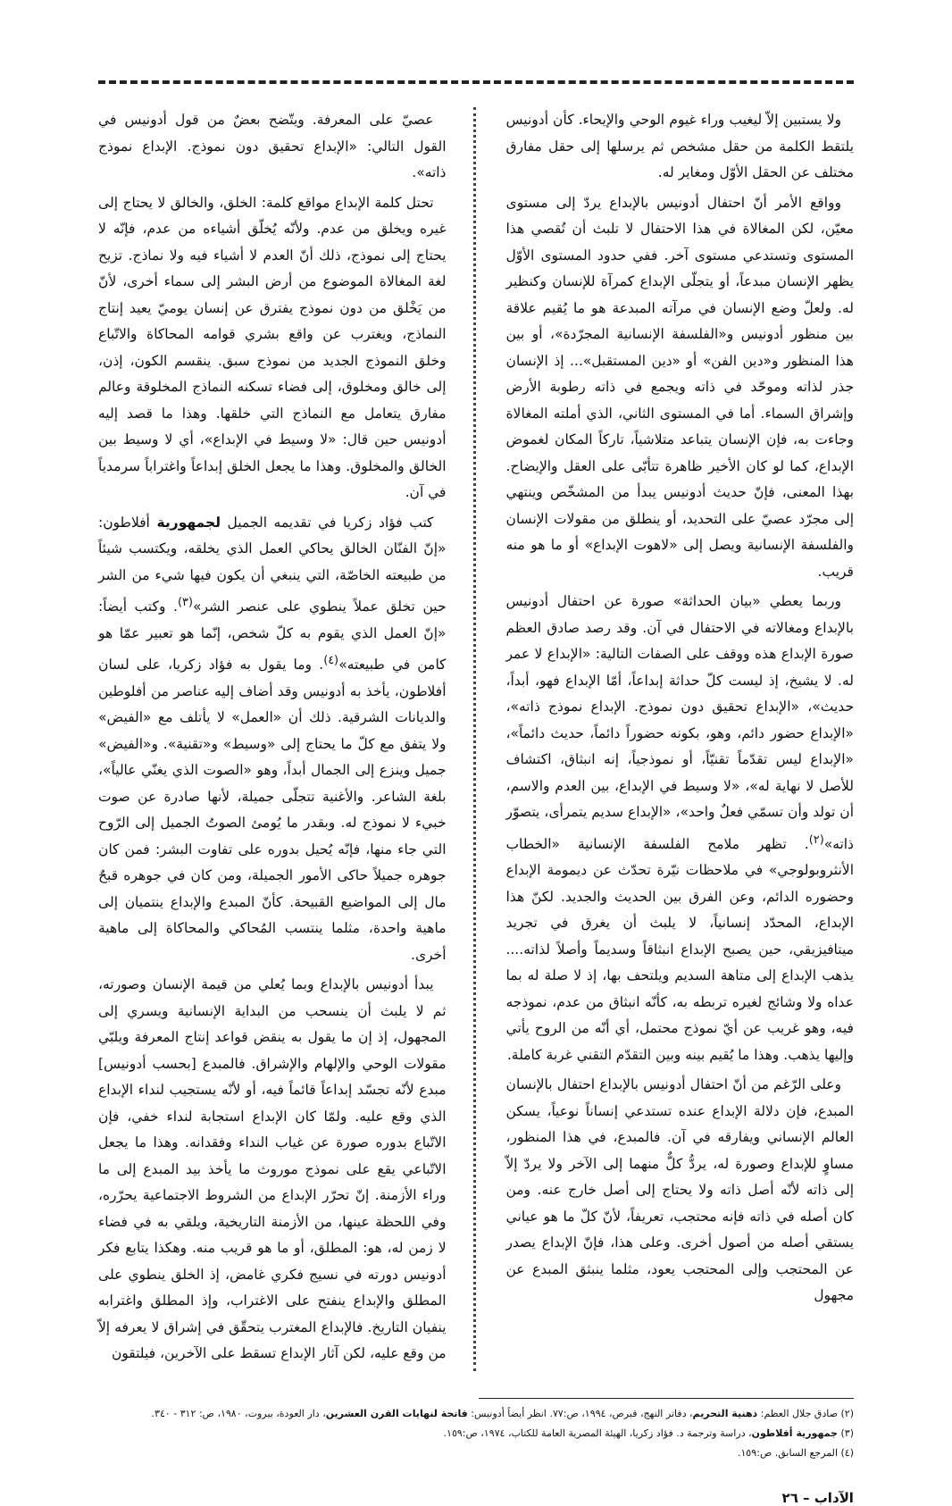ولا يستبين إلاّ ليغيب وراء غيوم الوحي والإيحاء. كأن أدونيس يلتقط الكلمة من حقل مشخص ثم يرسلها إلى حقل مفارق مختلف عن الحقل الأوّل ومغاير له.
وواقع الأمر أنّ احتفال أدونيس بالإبداع يردّ إلى مستوى معيّن، لكن المغالاة في هذا الاحتفال لا تلبث أن تُقصي هذا المستوى وتستدعي مستوى آخر. ففي حدود المستوى الأوّل يظهر الإنسان مبدعاً، أو يتجلّى الإبداع كمرآة للإنسان وكنظير له. ولعلّ وضع الإنسان في مرآته المبدعة هو ما يُقيم علاقة بين منظور أدونيس و«الفلسفة الإنسانية المجرّدة»، أو بين هذا المنظور و«دين الفن» أو «دين المستقبل»... إذ الإنسان جذر لذاته وموحّد في ذاته ويجمع في ذاته رطوبة الأرض وإشراق السماء. أما في المستوى الثاني، الذي أملته المغالاة وجاءت به، فإن الإنسان يتباعد متلاشياً، تاركاً المكان لغموض الإبداع، كما لو كان الأخير ظاهرة تتأبّى على العقل والإيضاح. بهذا المعنى، فإنّ حديث أدونيس يبدأ من المشخّص وينتهي إلى مجرّد عصيّ على التحديد، أو ينطلق من مقولات الإنسان والفلسفة الإنسانية ويصل إلى «لاهوت الإبداع» أو ما هو منه قريب.
وربما يعطي «بيان الحداثة» صورة عن احتفال أدونيس بالإبداع ومغالاته في الاحتفال في آن. وقد رصد صادق العظم صورة الإبداع هذه ووقف على الصفات التالية: «الإبداع لا عمر له. لا يشيخ، إذ ليست كلّ حداثة إبداعاً، أمّا الإبداع فهو، أبداً، حديث»، «الإبداع تحقيق دون نموذج. الإبداع نموذج ذاته»، «الإبداع حضور دائم، وهو، بكونه حضوراً دائماً، حديث دائماً»، «الإبداع ليس تقدّماً تقنيّاً، أو نموذجياً، إنه انبثاق، اكتشاف للأصل لا نهاية له»، «لا وسيط في الإبداع، بين العدم والاسم، أن تولد وأن تسمّي فعلٌ واحد»، «الإبداع سديم يتمرأى، يتصوّر ذاته»<sup>(٢)</sup>. تظهر ملامح الفلسفة الإنسانية «الخطاب الأنثروبولوجي» في ملاحظات نيّرة تحدّث عن ديمومة الإبداع وحضوره الدائم، وعن الفرق بين الحديث والجديد. لكنّ هذا الإبداع، المحدّد إنسانياً، لا يلبث أن يغرق في تجريد ميتافيزيقي، حين يصبح الإبداع انبثاقاً وسديماً وأصلاً لذاته.... يذهب الإبداع إلى متاهة السديم ويلتحف بها، إذ لا صلة له بما عداه ولا وشائج لغيره تربطه به، كأنّه انبثاق من عدم، نموذجه فيه، وهو غريب عن أيّ نموذج محتمل، أي أنّه من الروح يأتي وإليها يذهب. وهذا ما يُقيم بينه وبين التقدّم التقني غربة كاملة.
وعلى الرّغم من أنّ احتفال أدونيس بالإبداع احتفال بالإنسان المبدع، فإن دلالة الإبداع عنده تستدعي إنساناً نوعياً، يسكن العالم الإنساني ويفارقه في آن. فالمبدع، في هذا المنظور، مساوٍ للإبداع وصورة له، يردُّ كلٌّ منهما إلى الآخر ولا يردّ إلاّ إلى ذاته لأنّه أصل ذاته ولا يحتاج إلى أصل خارج عنه. ومن كان أصله في ذاته فإنه محتجب، تعريفاً، لأنّ كلّ ما هو عياني يستقي أصله من أصول أخرى. وعلى هذا، فإنّ الإبداع يصدر عن المحتجب وإلى المحتجب يعود، مثلما ينبثق المبدع عن مجهول
عصيّ على المعرفة. ويتّضح بعضٌ من قول أدونيس في القول التالي: «الإبداع تحقيق دون نموذج. الإبداع نموذج ذاته».
تحتل كلمة الإبداع مواقع كلمة: الخلق، والخالق لا يحتاج إلى غيره ويخلق من عدم. ولأنّه يُخلّق أشياءه من عدم، فإنّه لا يحتاج إلى نموذج، ذلك أنّ العدم لا أشياء فيه ولا نماذج. تزيح لغة المغالاة الموضوع من أرض البشر إلى سماء أخرى، لأنّ من يَخْلق من دون نموذج يفترق عن إنسان يوميّ يعيد إنتاج النماذج، ويغترب عن واقع بشري قوامه المحاكاة والاتّباع وخلق النموذج الجديد من نموذج سبق. ينقسم الكون، إذن، إلى خالق ومخلوق، إلى فضاء تسكنه النماذج المخلوقة وعالم مفارق يتعامل مع النماذج التي خلقها. وهذا ما قصد إليه أدونيس حين قال: «لا وسيط في الإبداع»، أي لا وسيط بين الخالق والمخلوق. وهذا ما يجعل الخلق إبداعاً واغتراباً سرمدياً في آن.
كتب فؤاد زكريا في تقديمه الجميل لجمهورية أفلاطون: «إنّ الفنّان الخالق يحاكي العمل الذي يخلقه، ويكتسب شيئاً من طبيعته الخاصّة، التي ينبغي أن يكون فيها شيء من الشر حين تخلق عملاً ينطوي على عنصر الشر»<sup>(٣)</sup>. وكتب أيضاً: «إنّ العمل الذي يقوم به كلّ شخص، إنّما هو تعبير عمّا هو كامن في طبيعته»<sup>(٤)</sup>. وما يقول به فؤاد زكريا، على لسان أفلاطون، يأخذ به أدونيس وقد أضاف إليه عناصر من أفلوطين والديانات الشرقية. ذلك أن «العمل» لا يأتلف مع «الفيض» ولا يتفق مع كلّ ما يحتاج إلى «وسيط» و«تقنية». و«الفيض» جميل وينزع إلى الجمال أبداً، وهو «الصوت الذي يغنّي عالياً»، بلغة الشاعر. والأغنية تتجلّى جميلة، لأنها صادرة عن صوت خبيء لا نموذج له. وبقدر ما يُومئ الصوتُ الجميل إلى الرّوح التي جاء منها، فإنّه يُحيل بدوره على تفاوت البشر: فمن كان جوهره جميلاً حاكى الأمور الجميلة، ومن كان في جوهره قبحٌ مال إلى المواضيع القبيحة. كأنّ المبدع والإبداع ينتميان إلى ماهية واحدة، مثلما ينتسب المُحاكي والمحاكاة إلى ماهية أخرى.
يبدأ أدونيس بالإبداع وبما يُعلي من قيمة الإنسان وصورته، ثم لا يلبث أن ينسحب من البداية الإنسانية ويسري إلى المجهول، إذ إن ما يقول به ينقض قواعد إنتاج المعرفة ويلبّي مقولات الوحي والإلهام والإشراق. فالمبدع [بحسب أدونيس] مبدع لأنّه تجسّد إبداعاً قائماً فيه، أو لأنّه يستجيب لنداء الإبداع الذي وقع عليه. ولمّا كان الإبداع استجابة لنداء خفي، فإن الاتّباع بدوره صورة عن غياب النداء وفقدانه. وهذا ما يجعل الاتّباعي يقع على نموذج موروث ما يأخذ بيد المبدع إلى ما وراء الأزمنة. إنّ تحرّر الإبداع من الشروط الاجتماعية يحرّره، وفي اللحظة عينها، من الأزمنة التاريخية، ويلقي به في فضاء لا زمن له، هو: المطلق، أو ما هو قريب منه. وهكذا يتابع فكر أدونيس دورته في نسيج فكري غامض، إذ الخلق ينطوي على المطلق والإبداع ينفتح على الاغتراب، وإذ المطلق واغترابه ينفيان التاريخ. فالإبداع المغترب يتحقّق في إشراق لا يعرفه إلاّ من وقع عليه، لكن آثار الإبداع تسقط على الآخرين، فيلتقون
(٢) صادق جلال العظم: ذهنية التحريم، دفاتر النهج، قبرص، ١٩٩٤، ص:٧٧. انظر أيضاً أدونيس: فاتحة لنهايات القرن العشرين، دار العودة، بيروت، ١٩٨٠، ص: ٣١٢ - ٣٤٠.
(٣) جمهورية أفلاطون، دراسة وترجمة د. فؤاد زكريا، الهيئة المصرية العامة للكتاب، ١٩٧٤، ص:١٥٩.
(٤) المرجع السابق. ص:١٥٩.
الآداب – ٢٦